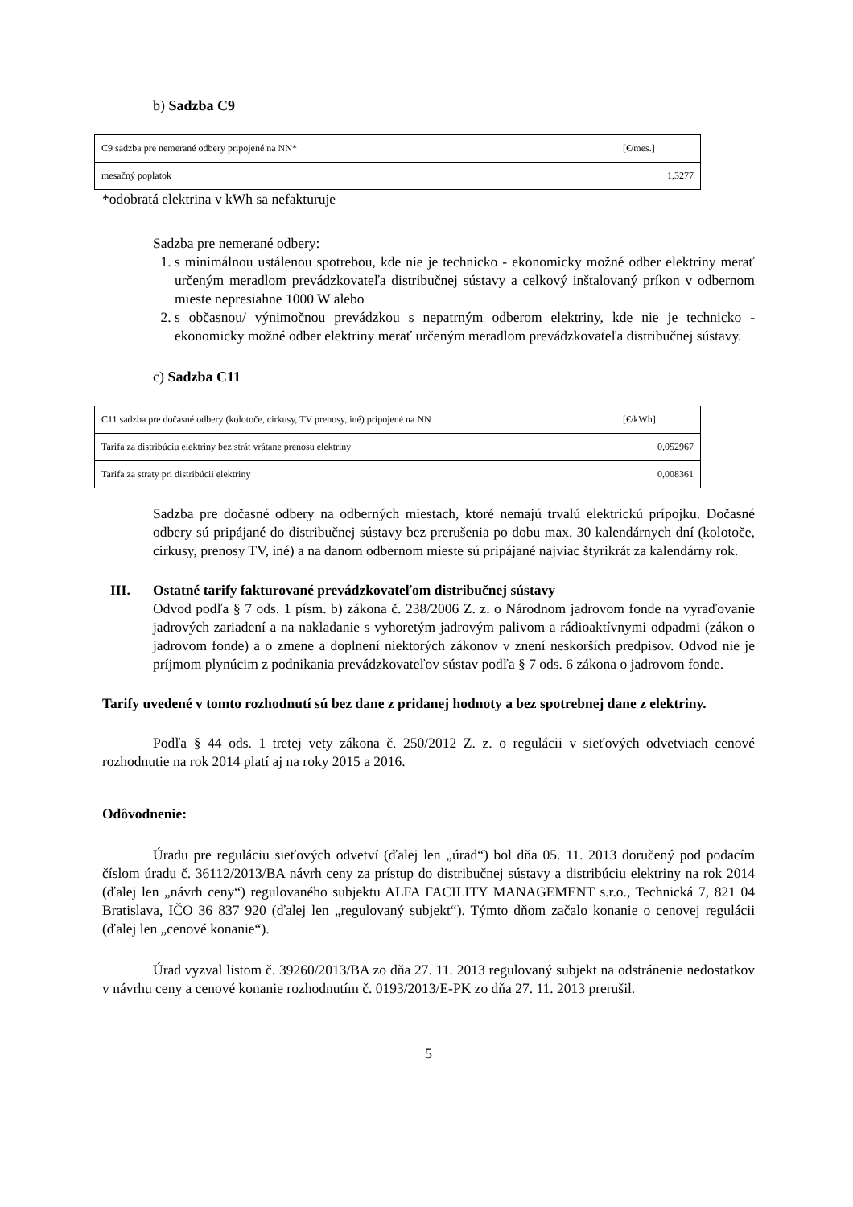b) Sadzba C9
| C9 sadzba pre nemerané odbery pripojené na NN* | [€/mes.] |
| mesačný poplatok | 1,3277 |
*odobratá elektrina v kWh sa nefakturuje
Sadzba pre nemerané odbery:
1. s minimálnou ustálenou spotrebou, kde nie je technicko - ekonomicky možné odber elektriny merať určeným meradlom prevádzkovateľa distribučnej sústavy a celkový inštalovaný príkon v odbernom mieste nepresiahne 1000 W alebo
2. s občasnou/ výnimočnou prevádzkou s nepatrným odberom elektriny, kde nie je technicko - ekonomicky možné odber elektriny merať určeným meradlom prevádzkovateľa distribučnej sústavy.
c) Sadzba C11
| C11 sadzba pre dočasné odbery (kolotoče, cirkusy, TV prenosy, iné) pripojené na NN | [€/kWh] |
| Tarifa za distribúciu elektriny bez strát vrátane prenosu elektriny | 0,052967 |
| Tarifa za straty pri distribúcii elektriny | 0,008361 |
Sadzba pre dočasné odbery na odberných miestach, ktoré nemajú trvalú elektrickú prípojku. Dočasné odbery sú pripájané do distribučnej sústavy bez prerušenia po dobu max. 30 kalendárnych dní (kolotoče, cirkusy, prenosy TV, iné) a na danom odbernom mieste sú pripájané najviac štyrikrát za kalendárny rok.
III. Ostatné tarify fakturované prevádzkovateľom distribučnej sústavy
Odvod podľa § 7 ods. 1 písm. b) zákona č. 238/2006 Z. z. o Národnom jadrovom fonde na vyraďovanie jadrových zariadení a na nakladanie s vyhoretým jadrovým palivom a rádioaktívnymi odpadmi (zákon o jadrovom fonde) a o zmene a doplnení niektorých zákonov v znení neskorších predpisov. Odvod nie je príjmom plynúcim z podnikania prevádzkovateľov sústav podľa § 7 ods. 6 zákona o jadrovom fonde.
Tarify uvedené v tomto rozhodnutí sú bez dane z pridanej hodnoty a bez spotrebnej dane z elektriny.
Podľa § 44 ods. 1 tretej vety zákona č. 250/2012 Z. z. o regulácii v sieťových odvetviach cenové rozhodnutie na rok 2014 platí aj na roky 2015 a 2016.
Odôvodnenie:
Úradu pre reguláciu sieťových odvetví (ďalej len „úrad“) bol dňa 05. 11. 2013 doručený pod podacím číslom úradu č. 36112/2013/BA návrh ceny za prístup do distribučnej sústavy a distribúciu elektriny na rok 2014 (ďalej len „návrh ceny“) regulovaného subjektu ALFA FACILITY MANAGEMENT s.r.o., Technická 7, 821 04 Bratislava, IČO 36 837 920 (ďalej len „regulovaný subjekt“). Týmto dňom začalo konanie o cenovej regulácii (ďalej len „cenové konanie“).
Úrad vyzval listom č. 39260/2013/BA zo dňa 27. 11. 2013 regulovaný subjekt na odstránenie nedostatkov v návrhu ceny a cenové konanie rozhodnutím č. 0193/2013/E-PK zo dňa 27. 11. 2013 prerušil.
5